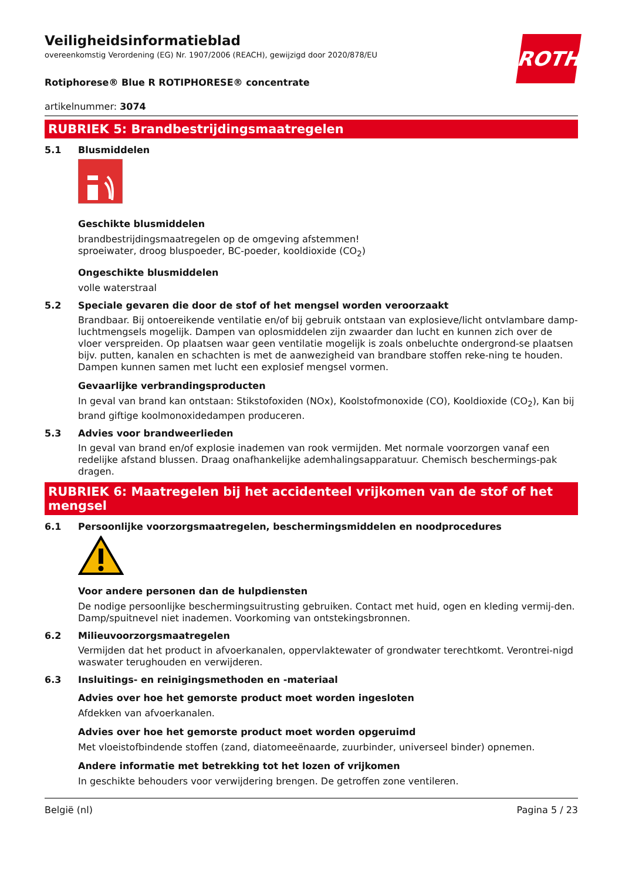ROTH
Veiligheidsinformatieblad
overeenkomstig Verordening (EG) Nr. 1907/2006 (REACH), gewijzigd door 2020/878/EU
Rotiphorese® Blue R ROTIPHORESE® concentrate
artikelnummer: 3074
RUBRIEK 5: Brandbestrijdingsmaatregelen
5.1 Blusmiddelen
Geschikte blusmiddelen
brandbestrijdingsmaatregelen op de omgeving afstemmen!
sproeiwater, droog bluspoeder, BC-poeder, kooldioxide (CO<sub>2</sub>)
Ongeschikte blusmiddelen
volle waterstraal
5.2 Speciale gevaren die door de stof of het mengsel worden veroorzaakt
Brandbaar. Bij ontoereikende ventilatie en/of bij gebruik ontstaan van explosieve/licht ontvlambare damp-luchtmengsels mogelijk. Dampen van oplosmiddelen zijn zwaarder dan lucht en kunnen zich over de vloer verspreiden. Op plaatsen waar geen ventilatie mogelijk is zoals onbeluchte ondergrond-se plaatsen bijv. putten, kanalen en schachten is met de aanwezigheid van brandbare stoffen reke-ning te houden. Dampen kunnen samen met lucht een explosief mengsel vormen.
Gevaarlijke verbrandingsproducten
In geval van brand kan ontstaan: Stikstofoxiden (NOx), Koolstofmonoxide (CO), Kooldioxide (CO<sub>2</sub>), Kan bij brand giftige koolmonoxidedampen produceren.
5.3 Advies voor brandweerlieden
In geval van brand en/of explosie inademen van rook vermijden. Met normale voorzorgen vanaf een redelijke afstand blussen. Draag onafhankelijke ademhalingsapparatuur. Chemisch beschermings-pak dragen.
RUBRIEK 6: Maatregelen bij het accidenteel vrijkomen van de stof of het mengsel
6.1 Persoonlijke voorzorgsmaatregelen, beschermingsmiddelen en noodprocedures
Voor andere personen dan de hulpdiensten
De nodige persoonlijke beschermingsuitrusting gebruiken. Contact met huid, ogen en kleding vermij-den. Damp/spuitnevel niet inademen. Voorkoming van ontstekingsbronnen.
6.2 Milieuvoorzorgsmaatregelen
Vermijden dat het product in afvoerkanalen, oppervlaktewater of grondwater terechtkomt. Verontrei-nigd waswater terughouden en verwijderen.
6.3 Insluitings- en reinigingsmethoden en -materiaal
Advies over hoe het gemorste product moet worden ingesloten
Afdekken van afvoerkanalen.
Advies over hoe het gemorste product moet worden opgeruimd
Met vloeistofbindende stoffen (zand, diatomeeënaarde, zuurbinder, universeel binder) opnemen.
Andere informatie met betrekking tot het lozen of vrijkomen
In geschikte behouders voor verwijdering brengen. De getroffen zone ventileren.
België (nl) Pagina 5 / 23